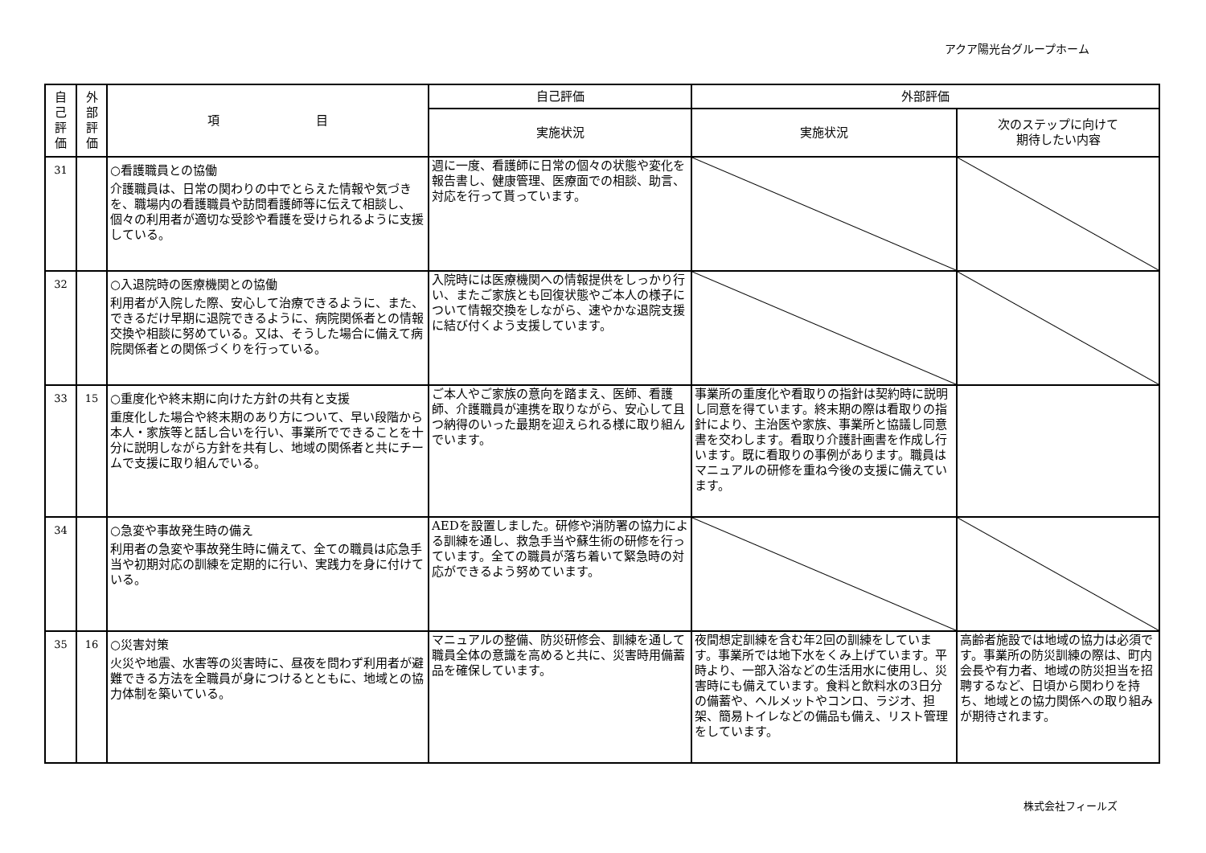アクア陽光台グループホーム
| 自 己 評 価 | 外 部 評 価 | 項 目 | 自己評価 | 外部評価 | |
| --- | --- | --- | --- | --- | --- |
| | | | 実施状況 | 実施状況 | 次のステップに向けて 期待したい内容 |
| 31 | | ○看護職員との協働 介護職員は、日常の関わりの中でとらえた情報や気づきを、職場内の看護職員や訪問看護師等に伝えて相談し、個々の利用者が適切な受診や看護を受けられるように支援している。 | 週に一度、看護師に日常の個々の状態や変化を報告書し、健康管理、医療面での相談、助言、対応を行って貰っています。 | | |
| 32 | | ○入退院時の医療機関との協働 利用者が入院した際、安心して治療できるように、また、できるだけ早期に退院できるように、病院関係者との情報交換や相談に努めている。又は、そうした場合に備えて病院関係者との関係づくりを行っている。 | 入院時には医療機関への情報提供をしっかり行い、またご家族とも回復状態やご本人の様子について情報交換をしながら、速やかな退院支援に結び付くよう支援しています。 | | |
| 33 | 15 | ○重度化や終末期に向けた方針の共有と支援 重度化した場合や終末期のあり方について、早い段階から本人・家族等と話し合いを行い、事業所でできることを十分に説明しながら方針を共有し、地域の関係者と共にチームで支援に取り組んでいる。 | ご本人やご家族の意向を踏まえ、医師、看護師、介護職員が連携を取りながら、安心して且つ納得のいった最期を迎えられる様に取り組んでいます。 | 事業所の重度化や看取りの指針は契約時に説明し同意を得ています。終末期の際は看取りの指針により、主治医や家族、事業所と協議し同意書を交わします。看取り介護計画書を作成し行います。既に看取りの事例があります。職員はマニュアルの研修を重ね今後の支援に備えています。 | |
| 34 | | ○急変や事故発生時の備え 利用者の急変や事故発生時に備えて、全ての職員は応急手当や初期対応の訓練を定期的に行い、実践力を身に付けている。 | AEDを設置しました。研修や消防署の協力による訓練を通し、救急手当や蘇生術の研修を行っています。全ての職員が落ち着いて緊急時の対応ができるよう努めています。 | | |
| 35 | 16 | ○災害対策 火災や地震、水害等の災害時に、昼夜を問わず利用者が避難できる方法を全職員が身につけるとともに、地域との協力体制を築いている。 | マニュアルの整備、防災研修会、訓練を通して職員全体の意識を高めると共に、災害時用備蓄品を確保しています。 | 夜間想定訓練を含む年2回の訓練をしています。事業所では地下水をくみ上げています。平時より、一部入浴などの生活用水に使用し、災害時にも備えています。食料と飲料水の3日分の備蓄や、ヘルメットやコンロ、ラジオ、担架、簡易トイレなどの備品も備え、リスト管理をしています。 | 高齢者施設では地域の協力は必須です。事業所の防災訓練の際は、町内会長や有力者、地域の防災担当を招聘するなど、日頃から関わりを持ち、地域との協力関係への取り組みが期待されます。 |
株式会社フィールズ